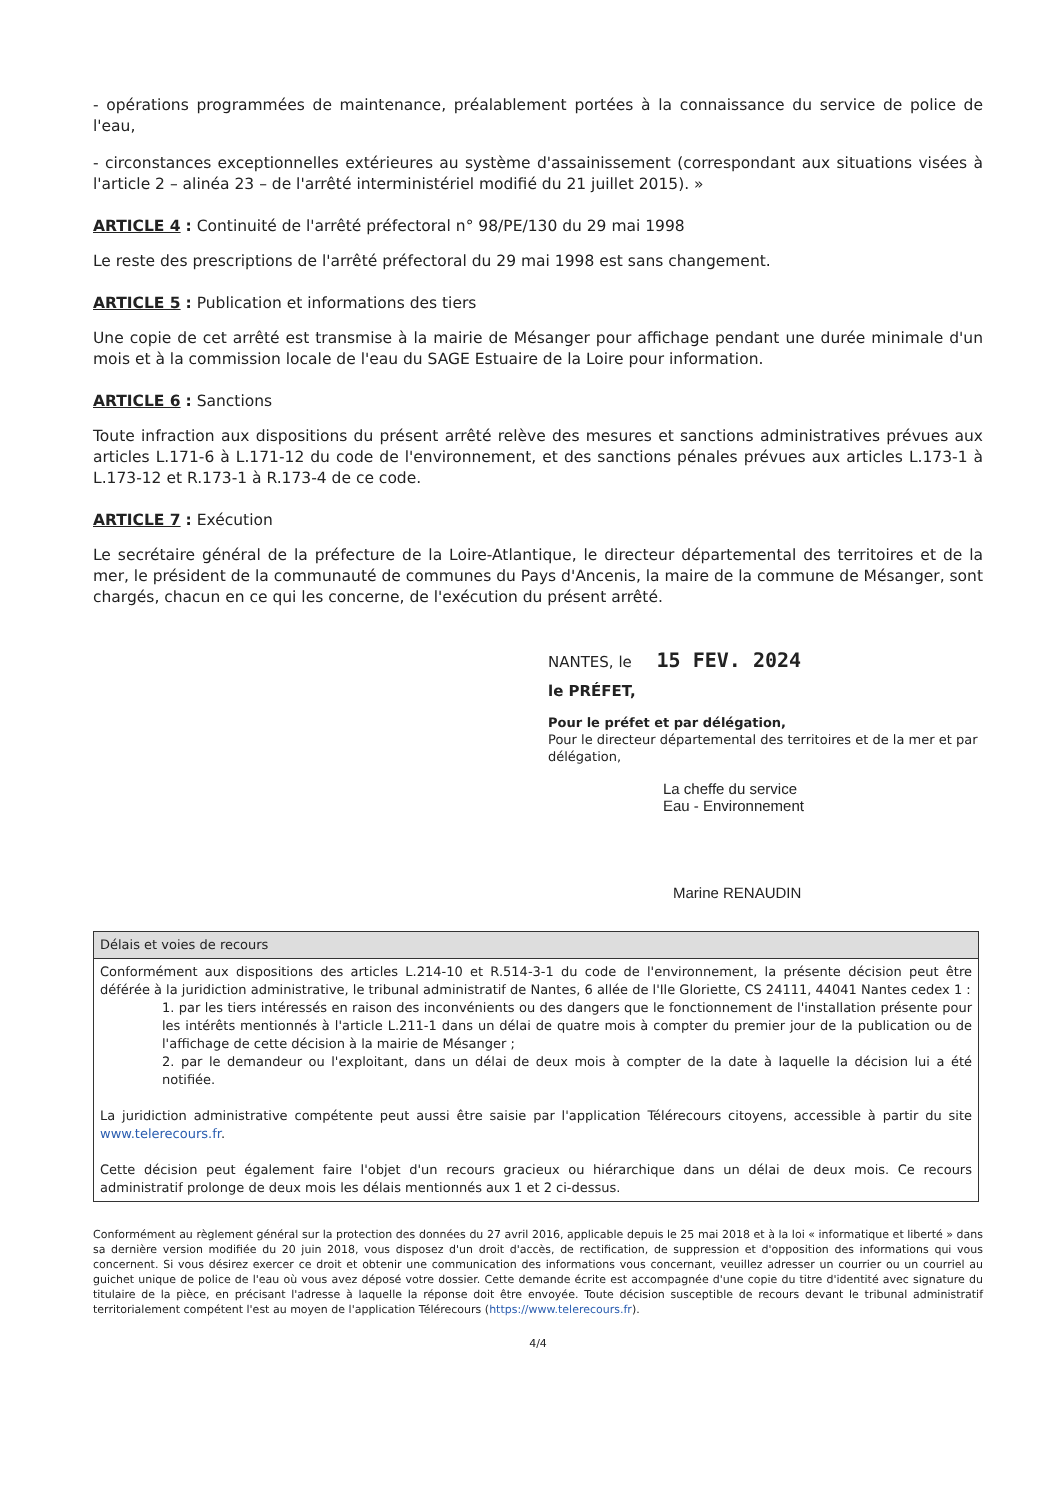- opérations programmées de maintenance, préalablement portées à la connaissance du service de police de l'eau,
- circonstances exceptionnelles extérieures au système d'assainissement (correspondant aux situations visées à l'article 2 – alinéa 23 – de l'arrêté interministériel modifié du 21 juillet 2015). »
ARTICLE 4 : Continuité de l'arrêté préfectoral n° 98/PE/130 du 29 mai 1998
Le reste des prescriptions de l'arrêté préfectoral du 29 mai 1998 est sans changement.
ARTICLE 5 : Publication et informations des tiers
Une copie de cet arrêté est transmise à la mairie de Mésanger pour affichage pendant une durée minimale d'un mois et à la commission locale de l'eau du SAGE Estuaire de la Loire pour information.
ARTICLE 6 : Sanctions
Toute infraction aux dispositions du présent arrêté relève des mesures et sanctions administratives prévues aux articles L.171-6 à L.171-12 du code de l'environnement, et des sanctions pénales prévues aux articles L.173-1 à L.173-12 et R.173-1 à R.173-4 de ce code.
ARTICLE 7 : Exécution
Le secrétaire général de la préfecture de la Loire-Atlantique, le directeur départemental des territoires et de la mer, le président de la communauté de communes du Pays d'Ancenis, la maire de la commune de Mésanger, sont chargés, chacun en ce qui les concerne, de l'exécution du présent arrêté.
NANTES, le 15 FEV. 2024
le PRÉFET,
Pour le préfet et par délégation,
Pour le directeur départemental des territoires et de la mer et par délégation,
La cheffe du service
Eau - Environnement
Marine RENAUDIN
| Délais et voies de recours |
| Conformément aux dispositions des articles L.214-10 et R.514-3-1 du code de l'environnement, la présente décision peut être déférée à la juridiction administrative, le tribunal administratif de Nantes, 6 allée de l'Ile Gloriette, CS 24111, 44041 Nantes cedex 1 : 1. par les tiers intéressés en raison des inconvénients ou des dangers que le fonctionnement de l'installation présente pour les intérêts mentionnés à l'article L.211-1 dans un délai de quatre mois à compter du premier jour de la publication ou de l'affichage de cette décision à la mairie de Mésanger ; 2. par le demandeur ou l'exploitant, dans un délai de deux mois à compter de la date à laquelle la décision lui a été notifiée. La juridiction administrative compétente peut aussi être saisie par l'application Télérecours citoyens, accessible à partir du site www.telerecours.fr . Cette décision peut également faire l'objet d'un recours gracieux ou hiérarchique dans un délai de deux mois. Ce recours administratif prolonge de deux mois les délais mentionnés aux 1 et 2 ci-dessus. |
Conformément au règlement général sur la protection des données du 27 avril 2016, applicable depuis le 25 mai 2018 et à la loi « informatique et liberté » dans sa dernière version modifiée du 20 juin 2018, vous disposez d'un droit d'accès, de rectification, de suppression et d'opposition des informations qui vous concernent. Si vous désirez exercer ce droit et obtenir une communication des informations vous concernant, veuillez adresser un courrier ou un courriel au guichet unique de police de l'eau où vous avez déposé votre dossier. Cette demande écrite est accompagnée d'une copie du titre d'identité avec signature du titulaire de la pièce, en précisant l'adresse à laquelle la réponse doit être envoyée. Toute décision susceptible de recours devant le tribunal administratif territorialement compétent l'est au moyen de l'application Télérecours (https://www.telerecours.fr).
4/4